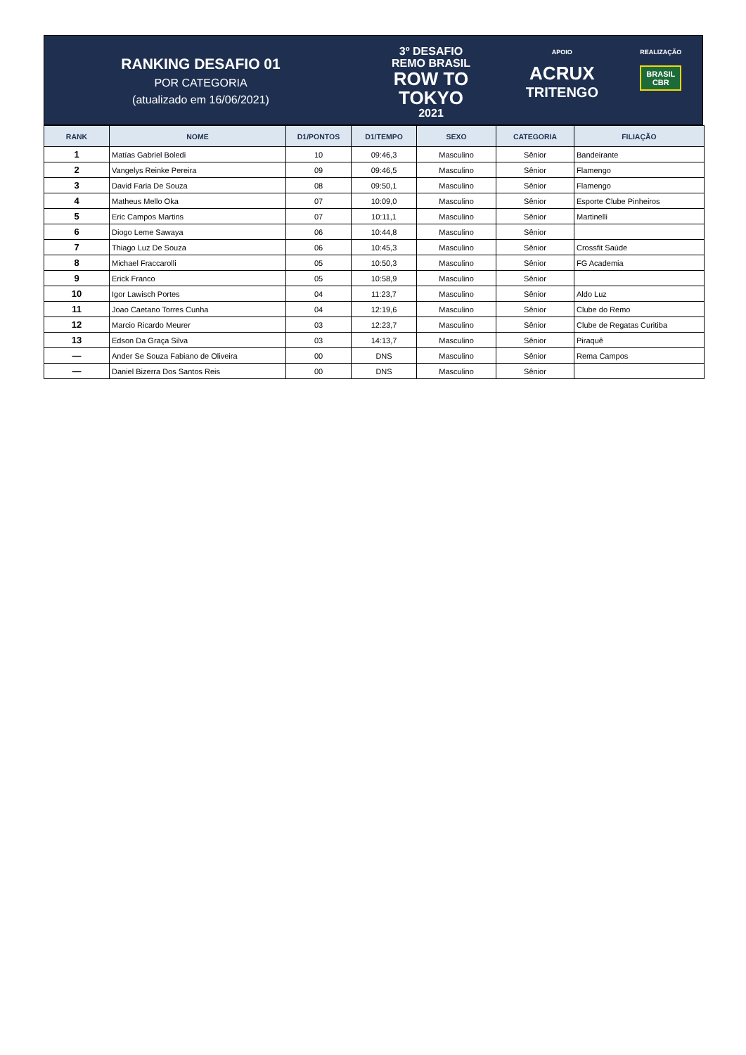RANKING DESAFIO 01
POR CATEGORIA
(atualizado em 16/06/2021)
3º DESAFIO
REMO BRASIL
ROW TO
TOKYO
2021
APOIO
ACRUX
TRITENGO
REALIZAÇÃO
BRASIL
CBR
| RANK | NOME | D1/PONTOS | D1/TEMPO | SEXO | CATEGORIA | FILIAÇÃO |
| --- | --- | --- | --- | --- | --- | --- |
| 1 | Matías Gabriel Boledi | 10 | 09:46,3 | Masculino | Sênior | Bandeirante |
| 2 | Vangelys Reinke Pereira | 09 | 09:46,5 | Masculino | Sênior | Flamengo |
| 3 | David Faria De Souza | 08 | 09:50,1 | Masculino | Sênior | Flamengo |
| 4 | Matheus Mello Oka | 07 | 10:09,0 | Masculino | Sênior | Esporte Clube Pinheiros |
| 5 | Eric Campos Martins | 07 | 10:11,1 | Masculino | Sênior | Martinelli |
| 6 | Diogo Leme Sawaya | 06 | 10:44,8 | Masculino | Sênior | |
| 7 | Thiago Luz De Souza | 06 | 10:45,3 | Masculino | Sênior | Crossfit Saúde |
| 8 | Michael Fraccarolli | 05 | 10:50,3 | Masculino | Sênior | FG Academia |
| 9 | Erick Franco | 05 | 10:58,9 | Masculino | Sênior | |
| 10 | Igor Lawisch Portes | 04 | 11:23,7 | Masculino | Sênior | Aldo Luz |
| 11 | Joao Caetano Torres Cunha | 04 | 12:19,6 | Masculino | Sênior | Clube do Remo |
| 12 | Marcio Ricardo Meurer | 03 | 12:23,7 | Masculino | Sênior | Clube de Regatas Curitiba |
| 13 | Edson Da Graça Silva | 03 | 14:13,7 | Masculino | Sênior | Piraquê |
| — | Ander Se Souza Fabiano de Oliveira | 00 | DNS | Masculino | Sênior | Rema Campos |
| — | Daniel Bizerra Dos Santos Reis | 00 | DNS | Masculino | Sênior | |